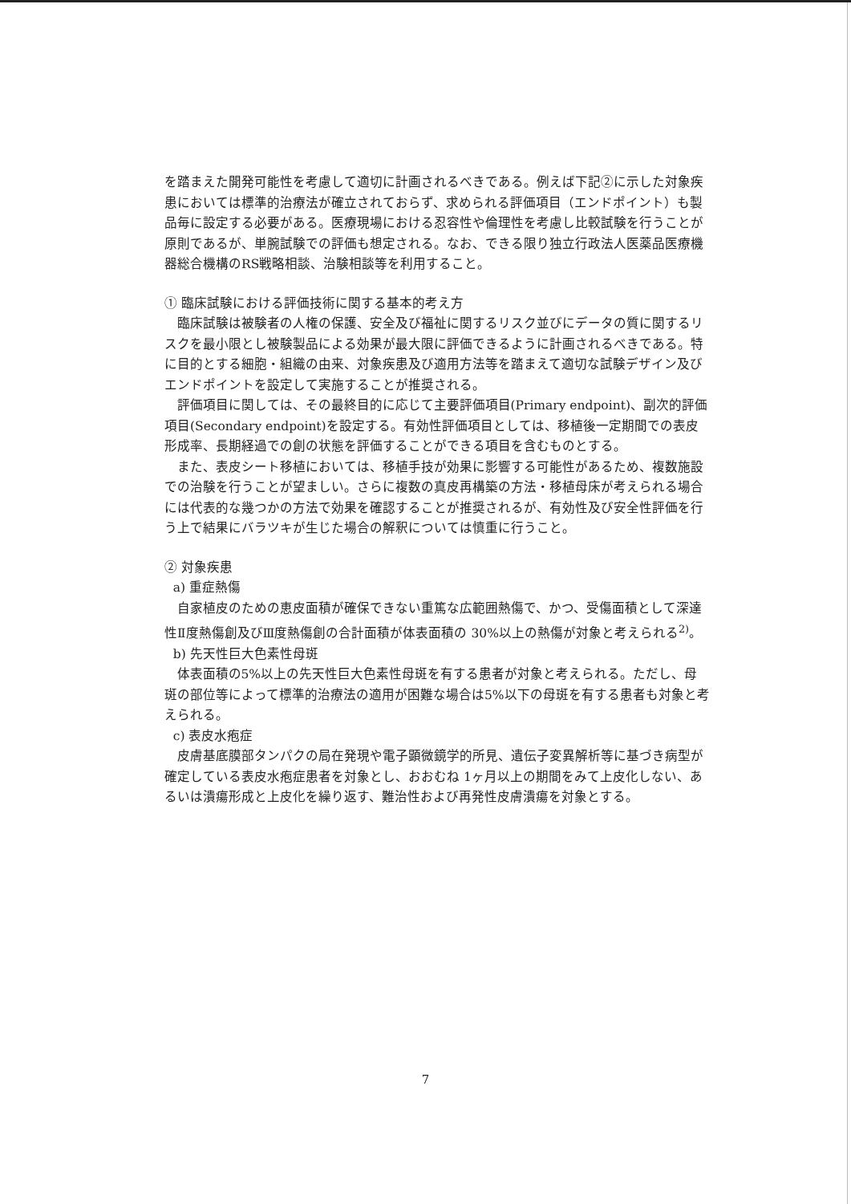を踏まえた開発可能性を考慮して適切に計画されるべきである。例えば下記②に示した対象疾患においては標準的治療法が確立されておらず、求められる評価項目（エンドポイント）も製品毎に設定する必要がある。医療現場における忍容性や倫理性を考慮し比較試験を行うことが原則であるが、単腕試験での評価も想定される。なお、できる限り独立行政法人医薬品医療機器総合機構のRS戦略相談、治験相談等を利用すること。
① 臨床試験における評価技術に関する基本的考え方
臨床試験は被験者の人権の保護、安全及び福祉に関するリスク並びにデータの質に関するリスクを最小限とし被験製品による効果が最大限に評価できるように計画されるべきである。特に目的とする細胞・組織の由来、対象疾患及び適用方法等を踏まえて適切な試験デザイン及びエンドポイントを設定して実施することが推奨される。
評価項目に関しては、その最終目的に応じて主要評価項目(Primary endpoint)、副次的評価項目(Secondary endpoint)を設定する。有効性評価項目としては、移植後一定期間での表皮形成率、長期経過での創の状態を評価することができる項目を含むものとする。
また、表皮シート移植においては、移植手技が効果に影響する可能性があるため、複数施設での治験を行うことが望ましい。さらに複数の真皮再構築の方法・移植母床が考えられる場合には代表的な幾つかの方法で効果を確認することが推奨されるが、有効性及び安全性評価を行う上で結果にバラツキが生じた場合の解釈については慎重に行うこと。
② 対象疾患
a) 重症熱傷
自家植皮のための恵皮面積が確保できない重篤な広範囲熱傷で、かつ、受傷面積として深達性Ⅱ度熱傷創及びⅢ度熱傷創の合計面積が体表面積の 30%以上の熱傷が対象と考えられる<sup>2)</sup>。
b) 先天性巨大色素性母斑
体表面積の5%以上の先天性巨大色素性母斑を有する患者が対象と考えられる。ただし、母斑の部位等によって標準的治療法の適用が困難な場合は5%以下の母斑を有する患者も対象と考えられる。
c) 表皮水疱症
皮膚基底膜部タンパクの局在発現や電子顕微鏡学的所見、遺伝子変異解析等に基づき病型が確定している表皮水疱症患者を対象とし、おおむね 1ヶ月以上の期間をみて上皮化しない、あるいは潰瘍形成と上皮化を繰り返す、難治性および再発性皮膚潰瘍を対象とする。
7